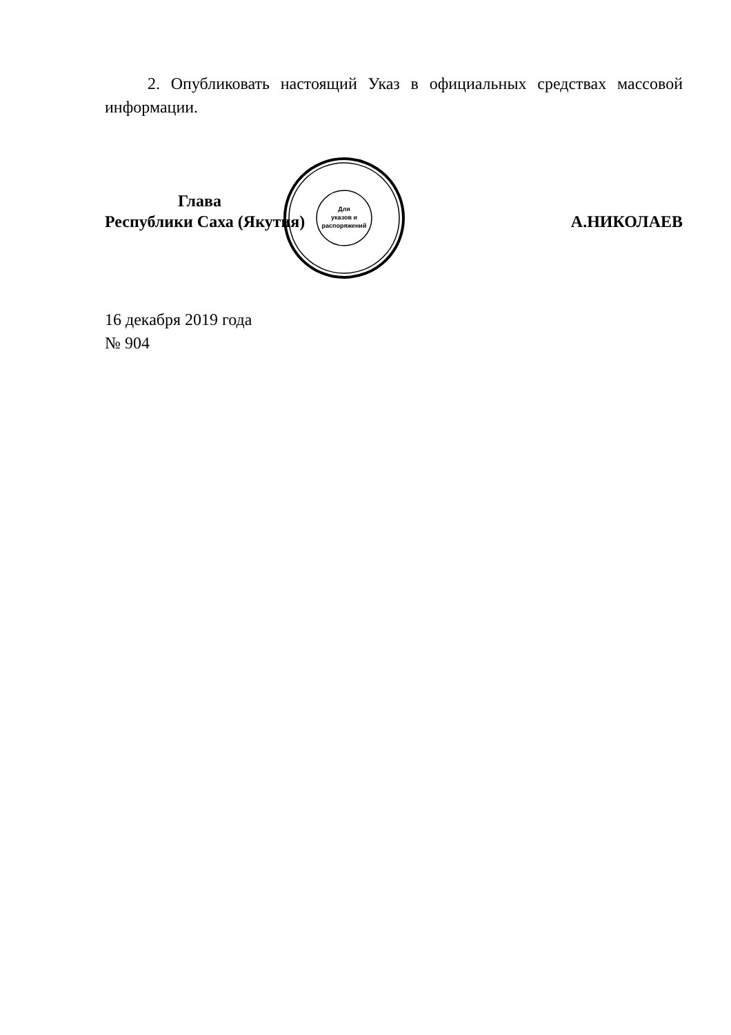2. Опубликовать настоящий Указ в официальных средствах массовой информации.
Глава
Республики Саха (Якутия)
А.НИКОЛАЕВ
Для
указов и
распоряжений
16 декабря 2019 года
№ 904